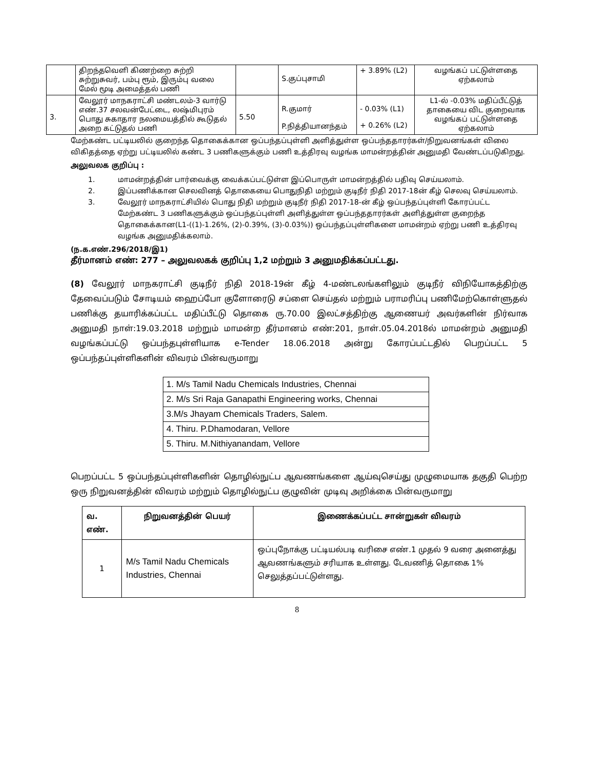| | திறந்தவெளி கிணற்றை சுற்றி சுற்றுசுவர், பம்பு ரூம், இரும்பு வலை மேல் மூடி அமைத்தல் பணி | | S.குப்புசாமி | + 3.89% (L2) | வழங்கப் பட்டுள்ளதை ஏற்கலாம் |
| 3. | வேலூர் மாநகராட்சி மண்டலம்-3 வார்டு எண்.37 சலவன்பேட்டை, லஷ்மிபுரம் பொது சுகாதார நலமையத்தில் கூடுதல் அறை கட்டுதல் பணி | 5.50 | R.குமார் P.நித்தியானந்தம் | - 0.03% (L1) + 0.26% (L2) | L1-ல் -0.03% மதிப்பீட்டுத் தாகையை விட குறைவாக வழங்கப் பட்டுள்ளதை ஏற்கலாம் |
மேற்கண்ட பட்டியலில் குறைந்த தொகைக்கான ஒப்பந்தப்புள்ளி அளித்துள்ள ஒப்பந்ததாரர்கள்/நிறுவனங்கள் விலை விகிதத்தை ஏற்று பட்டியலில் கண்ட 3 பணிகளுக்கும் பணி உத்திரவு வழங்க மாமன்றத்தின் அனுமதி வேண்டப்படுகிறது.
அலுவலக குறிப்பு :
1. மாமன்றத்தின் பார்வைக்கு வைக்கப்பட்டுள்ள இப்பொருள் மாமன்றத்தில் பதிவு செய்யலாம்.
2. இப்பணிக்கான செலவினத் தொகையை பொதுநிதி மற்றும் குடிநீர் நிதி 2017-18ன் கீழ் செலவு செய்யலாம்.
3. வேலூர் மாநகராட்சியில் பொது நிதி மற்றும் குடிநீர் நிதி 2017-18-ன் கீழ் ஒப்பந்தப்புள்ளி கோரப்பட்ட மேற்கண்ட 3 பணிகளுக்கும் ஒப்பந்தப்புள்ளி அளித்துள்ள ஒப்பந்ததாரர்கள் அளித்துள்ள குறைந்த தொகைக்கான(L1-((1)-1.26%, (2)-0.39%, (3)-0.03%)) ஒப்பந்தப்புள்ளிகளை மாமன்றம் ஏற்று பணி உத்திரவு வழங்க அனுமதிக்கலாம்.
(ந.க.எண்.296/2018/இ1)
தீர்மானம் எண்: 277 – அலுவலகக் குறிப்பு 1,2 மற்றும் 3 அனுமதிக்கப்பட்டது.
(8) வேலூர் மாநகராட்சி குடிநீர் நிதி 2018-19ன் கீழ் 4-மண்டலங்களிலும் குடிநீர் விநியோகத்திற்கு தேவைப்படும் சோடியம் ஹைப்போ குளோரைடு சப்ளை செய்தல் மற்றும் பராமரிப்பு பணிமேற்கொள்ளுதல் பணிக்கு தயாரிக்கப்பட்ட மதிப்பீட்டு தொகை ரு.70.00 இலட்சத்திற்கு ஆணையர் அவர்களின் நிர்வாக அனுமதி நாள்:19.03.2018 மற்றும் மாமன்ற தீர்மானம் எண்:201, நாள்.05.04.2018ல் மாமன்றம் அனுமதி வழங்கப்பட்டு ஒப்பந்தபுள்ளியாக e-Tender 18.06.2018 அன்று கோரப்பட்டதில் பெறப்பட்ட 5 ஒப்பந்தப்புள்ளிகளின் விவரம் பின்வருமாறு
| 1. M/s Tamil Nadu Chemicals Industries, Chennai |
| 2. M/s Sri Raja Ganapathi Engineering works, Chennai |
| 3.M/s Jhayam Chemicals Traders, Salem. |
| 4. Thiru. P.Dhamodaran, Vellore |
| 5. Thiru. M.Nithiyanandam, Vellore |
பெறப்பட்ட 5 ஒப்பந்தப்புள்ளிகளின் தொழில்நுட்ப ஆவணங்களை ஆய்வுசெய்து முழுமையாக தகுதி பெற்ற ஒரு நிறுவனத்தின் விவரம் மற்றும் தொழில்நுட்ப குழுவின் முடிவு அறிக்கை பின்வருமாறு
| வ. எண். | நிறுவனத்தின் பெயர் | இணைக்கப்பட்ட சான்றுகள் விவரம் |
| --- | --- | --- |
| 1 | M/s Tamil Nadu Chemicals Industries, Chennai | ஒப்புநோக்கு பட்டியல்படி வரிசை எண்.1 முதல் 9 வரை அனைத்து ஆவணங்களும் சரியாக உள்ளது. டேவணித் தொகை 1% செலுத்தப்பட்டுள்ளது. |
8